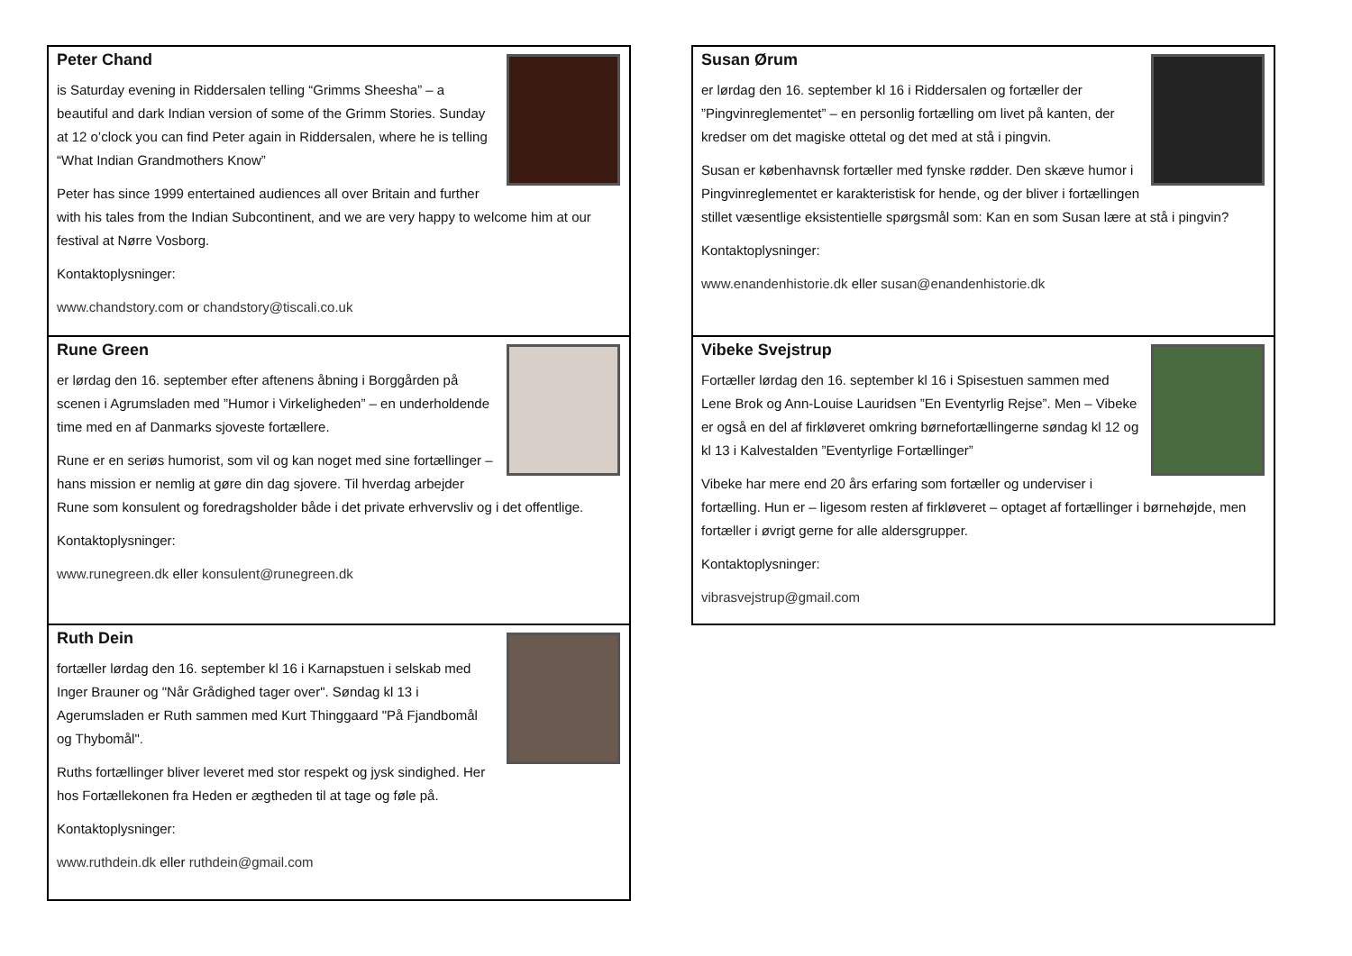Peter Chand
is Saturday evening in Riddersalen telling “Grimms Sheesha” – a beautiful and dark Indian version of some of the Grimm Stories. Sunday at 12 o’clock you can find Peter again in Riddersalen, where he is telling “What Indian Grandmothers Know”
Peter has since 1999 entertained audiences all over Britain and further with his tales from the Indian Subcontinent, and we are very happy to welcome him at our festival at Nørre Vosborg.
Kontaktoplysninger:
www.chandstory.com or chandstory@tiscali.co.uk
Rune Green
er lørdag den 16. september efter aftenens åbning i Borggården på scenen i Agrumsladen med ”Humor i Virkeligheden” – en underholdende time med en af Danmarks sjoveste fortællere.
Rune er en seriøs humorist, som vil og kan noget med sine fortællinger – hans mission er nemlig at gøre din dag sjovere. Til hverdag arbejder Rune som konsulent og foredragsholder både i det private erhvervsliv og i det offentlige.
Kontaktoplysninger:
www.runegreen.dk eller konsulent@runegreen.dk
Ruth Dein
fortæller lørdag den 16. september kl 16 i Karnapstuen i selskab med Inger Brauner og "Når Grådighed tager over". Søndag kl 13 i Agerumsladen er Ruth sammen med Kurt Thinggaard "På Fjandbomål og Thybomål".
Ruths fortællinger bliver leveret med stor respekt og jysk sindighed. Her hos Fortællekonen fra Heden er ægtheden til at tage og føle på.
Kontaktoplysninger:
www.ruthdein.dk eller ruthdein@gmail.com
Susan Ørum
er lørdag den 16. september kl 16 i Riddersalen og fortæller der ”Pingvinreglementet” – en personlig fortælling om livet på kanten, der kredser om det magiske ottetal og det med at stå i pingvin.
Susan er københavnsk fortæller med fynske rødder. Den skæve humor i Pingvinreglementet er karakteristisk for hende, og der bliver i fortællingen stillet væsentlige eksistentielle spørgsmål som: Kan en som Susan lære at stå i pingvin?
Kontaktoplysninger:
www.enandenhistorie.dk eller susan@enandenhistorie.dk
Vibeke Svejstrup
Fortæller lørdag den 16. september kl 16 i Spisestuen sammen med Lene Brok og Ann-Louise Lauridsen ”En Eventyrlig Rejse”. Men – Vibeke er også en del af firkløveret omkring børnefortællingerne søndag kl 12 og kl 13 i Kalvestalden ”Eventyrlige Fortællinger”
Vibeke har mere end 20 års erfaring som fortæller og underviser i fortælling. Hun er – ligesom resten af firkløveret – optaget af fortællinger i børnehøjde, men fortæller i øvrigt gerne for alle aldersgrupper.
Kontaktoplysninger:
vibrasvejstrup@gmail.com